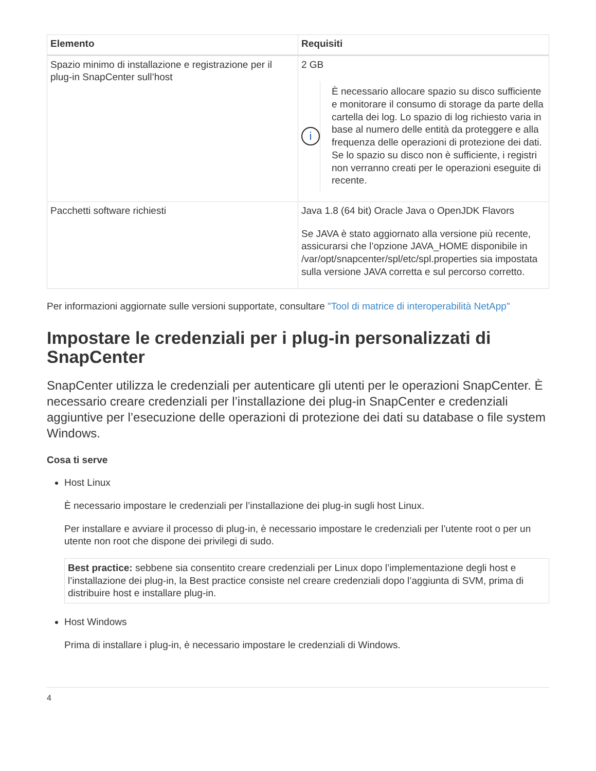| Elemento | Requisiti |
| --- | --- |
| Spazio minimo di installazione e registrazione per il plug-in SnapCenter sull’host | 2 GB i È necessario allocare spazio su disco sufficiente e monitorare il consumo di storage da parte della cartella dei log. Lo spazio di log richiesto varia in base al numero delle entità da proteggere e alla frequenza delle operazioni di protezione dei dati. Se lo spazio su disco non è sufficiente, i registri non verranno creati per le operazioni eseguite di recente. |
| Pacchetti software richiesti | Java 1.8 (64 bit) Oracle Java o OpenJDK Flavors Se JAVA è stato aggiornato alla versione più recente, assicurarsi che l’opzione JAVA_HOME disponibile in /var/opt/snapcenter/spl/etc/spl.properties sia impostata sulla versione JAVA corretta e sul percorso corretto. |
Per informazioni aggiornate sulle versioni supportate, consultare "Tool di matrice di interoperabilità NetApp"
Impostare le credenziali per i plug-in personalizzati di SnapCenter
SnapCenter utilizza le credenziali per autenticare gli utenti per le operazioni SnapCenter. È necessario creare credenziali per l’installazione dei plug-in SnapCenter e credenziali aggiuntive per l’esecuzione delle operazioni di protezione dei dati su database o file system Windows.
Cosa ti serve
Host Linux
È necessario impostare le credenziali per l’installazione dei plug-in sugli host Linux.
Per installare e avviare il processo di plug-in, è necessario impostare le credenziali per l’utente root o per un utente non root che dispone dei privilegi di sudo.
Best practice: sebbene sia consentito creare credenziali per Linux dopo l’implementazione degli host e l’installazione dei plug-in, la Best practice consiste nel creare credenziali dopo l’aggiunta di SVM, prima di distribuire host e installare plug-in.
Host Windows
Prima di installare i plug-in, è necessario impostare le credenziali di Windows.
4